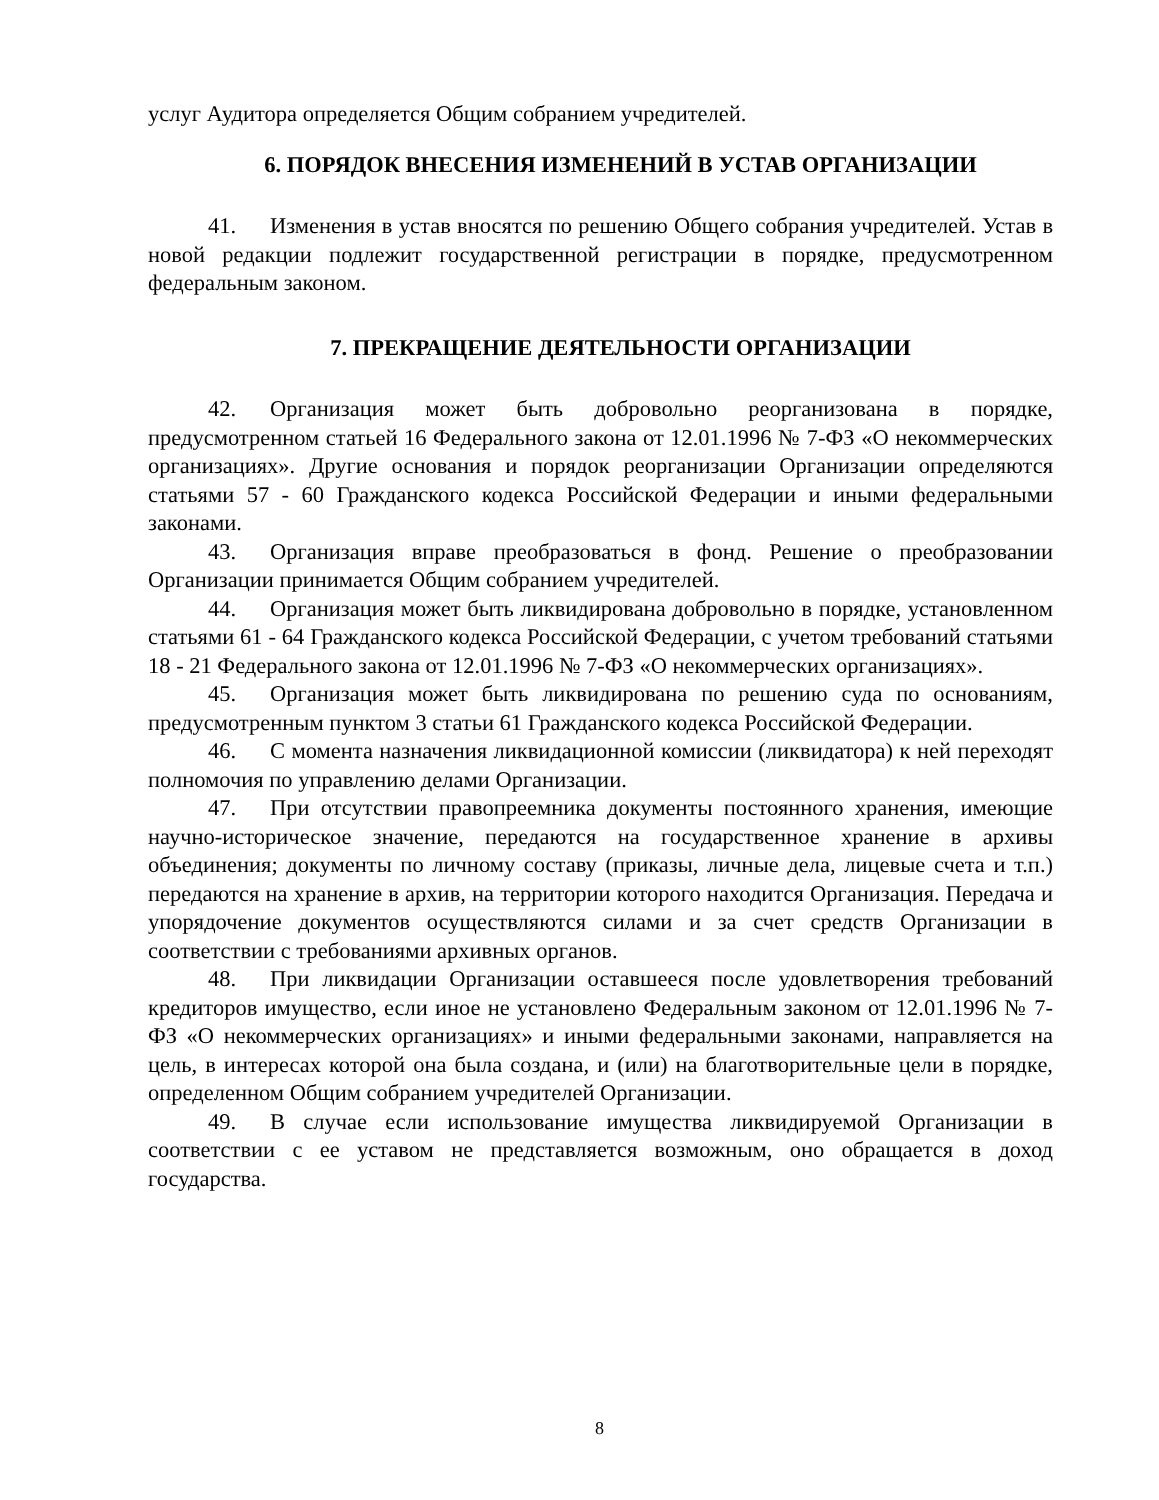услуг Аудитора определяется Общим собранием учредителей.
6. ПОРЯДОК ВНЕСЕНИЯ ИЗМЕНЕНИЙ В УСТАВ ОРГАНИЗАЦИИ
41. Изменения в устав вносятся по решению Общего собрания учредителей. Устав в новой редакции подлежит государственной регистрации в порядке, предусмотренном федеральным законом.
7. ПРЕКРАЩЕНИЕ ДЕЯТЕЛЬНОСТИ ОРГАНИЗАЦИИ
42. Организация может быть добровольно реорганизована в порядке, предусмотренном статьей 16 Федерального закона от 12.01.1996 № 7-ФЗ «О некоммерческих организациях». Другие основания и порядок реорганизации Организации определяются статьями 57 - 60 Гражданского кодекса Российской Федерации и иными федеральными законами.
43. Организация вправе преобразоваться в фонд. Решение о преобразовании Организации принимается Общим собранием учредителей.
44. Организация может быть ликвидирована добровольно в порядке, установленном статьями 61 - 64 Гражданского кодекса Российской Федерации, с учетом требований статьями 18 - 21 Федерального закона от 12.01.1996 № 7-ФЗ «О некоммерческих организациях».
45. Организация может быть ликвидирована по решению суда по основаниям, предусмотренным пунктом 3 статьи 61 Гражданского кодекса Российской Федерации.
46. С момента назначения ликвидационной комиссии (ликвидатора) к ней переходят полномочия по управлению делами Организации.
47. При отсутствии правопреемника документы постоянного хранения, имеющие научно-историческое значение, передаются на государственное хранение в архивы объединения; документы по личному составу (приказы, личные дела, лицевые счета и т.п.) передаются на хранение в архив, на территории которого находится Организация. Передача и упорядочение документов осуществляются силами и за счет средств Организации в соответствии с требованиями архивных органов.
48. При ликвидации Организации оставшееся после удовлетворения требований кредиторов имущество, если иное не установлено Федеральным законом от 12.01.1996 № 7-ФЗ «О некоммерческих организациях» и иными федеральными законами, направляется на цель, в интересах которой она была создана, и (или) на благотворительные цели в порядке, определенном Общим собранием учредителей Организации.
49. В случае если использование имущества ликвидируемой Организации в соответствии с ее уставом не представляется возможным, оно обращается в доход государства.
8